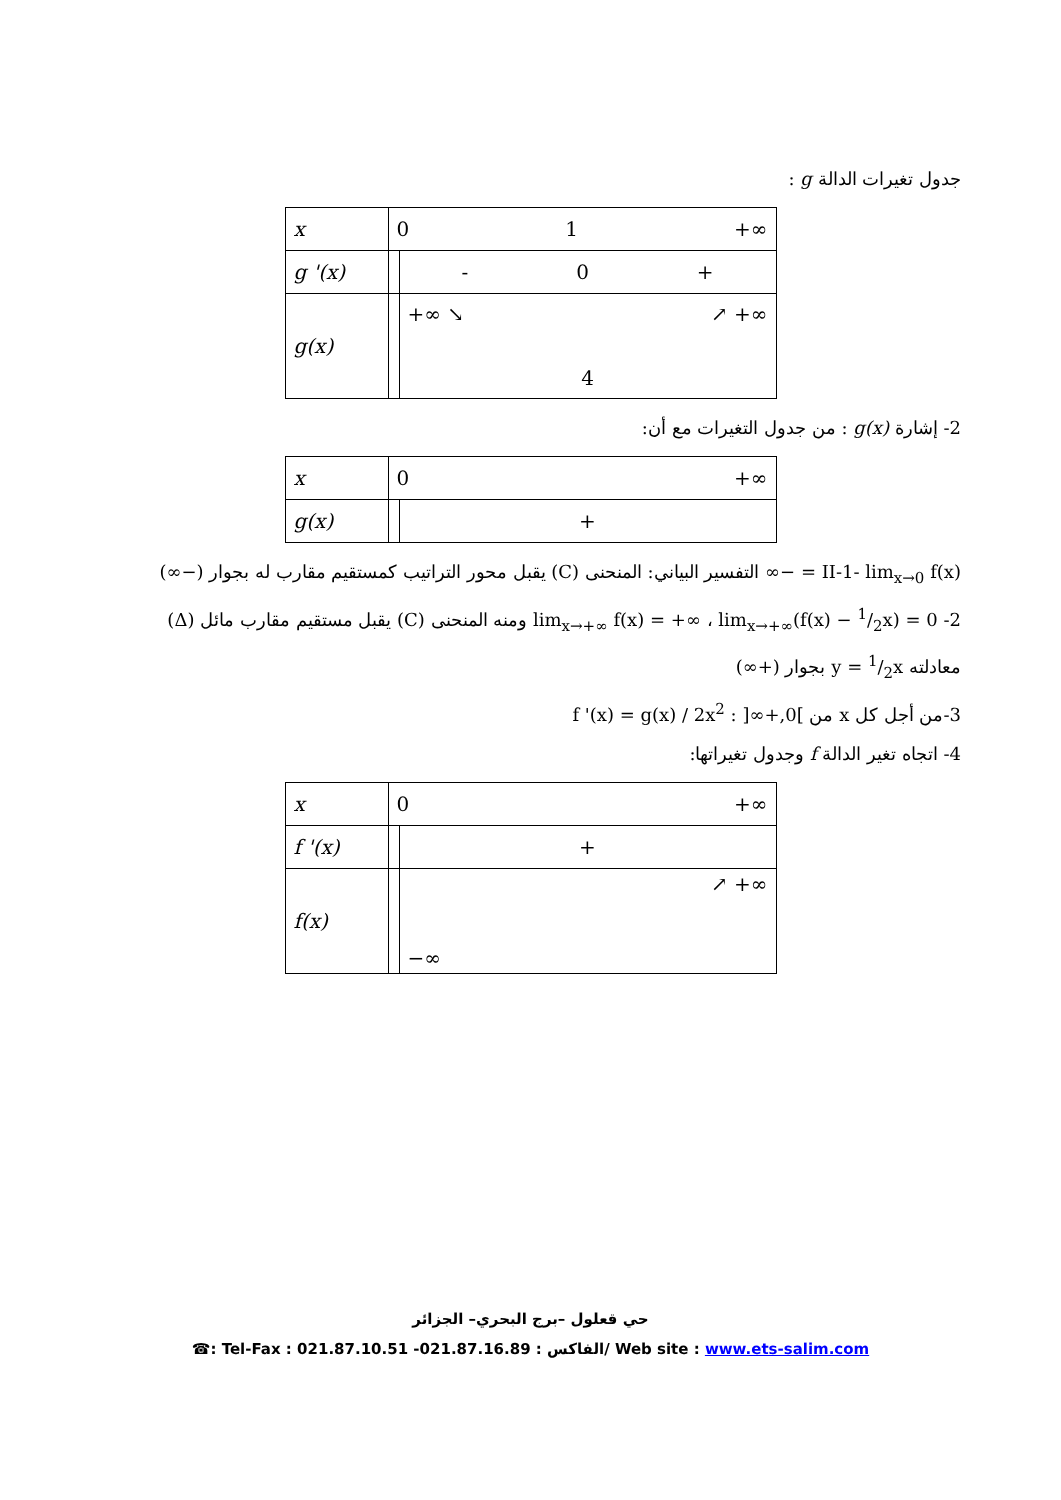جدول تغيرات الدالة g :
| x | 0 1 +∞ | |
| g '(x) | | - 0 + |
| g(x) | | +∞ ↘ ↗ +∞ 4 |
2- إشارة g(x) : من جدول التغيرات مع أن:
| x | 0 +∞ | |
| g(x) | | + |
II-1- lim<sub>x→0</sub> f(x) = −∞ التفسير البياني: المنحنى (C) يقبل محور التراتيب كمستقيم مقارب له بجوار (−∞)
2- lim<sub>x→+∞</sub> f(x) = +∞ ، lim<sub>x→+∞</sub>(f(x) − 1/2x) = 0 ومنه المنحنى (C) يقبل مستقيم مقارب مائل (Δ)
معادلته y = 1/2x بجوار (+∞)
3-من أجل كل x من ]0,+∞[ : f '(x) = g(x) / 2x<sup>2</sup>
4- اتجاه تغير الدالة f وجدول تغيراتها:
| x | 0 +∞ | |
| f '(x) | | + |
| f(x) | | ↗ +∞ −∞ |
حي قعلول –برج البحري– الجزائر
☎: Tel-Fax : 021.87.10.51 -الفاكس : 021.87.16.89/ Web site : www.ets-salim.com